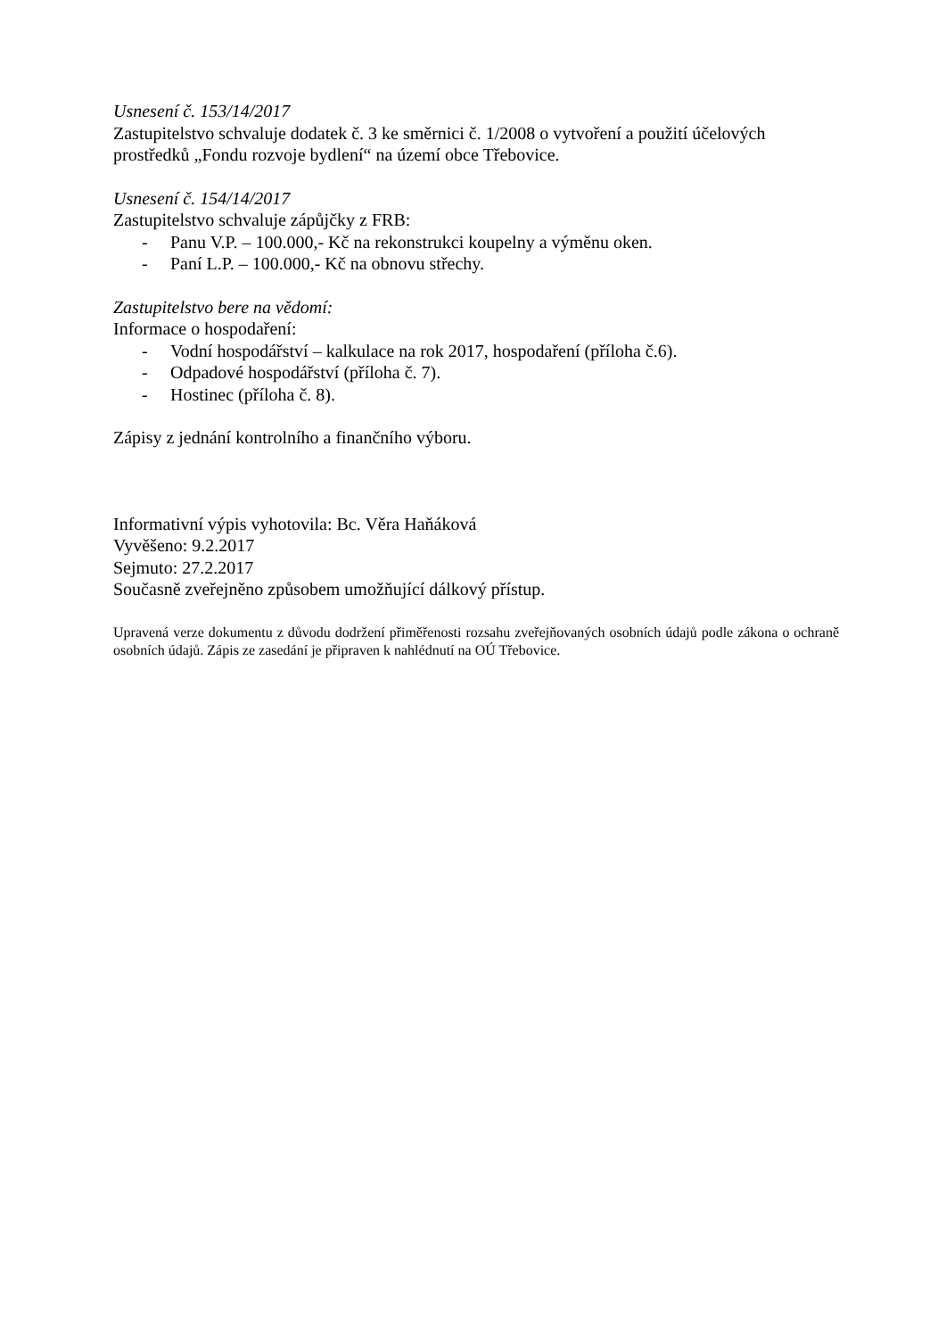Usnesení č. 153/14/2017
Zastupitelstvo schvaluje dodatek č. 3 ke směrnici č. 1/2008 o vytvoření a použití účelových prostředků „Fondu rozvoje bydlení“ na území obce Třebovice.
Usnesení č. 154/14/2017
Zastupitelstvo schvaluje zápůjčky z FRB:
- Panu V.P. – 100.000,- Kč na rekonstrukci koupelny a výměnu oken.
- Paní L.P. – 100.000,- Kč na obnovu střechy.
Zastupitelstvo bere na vědomí:
Informace o hospodaření:
- Vodní hospodářství – kalkulace na rok 2017, hospodaření (příloha č.6).
- Odpadové hospodářství (příloha č. 7).
- Hostinec (příloha č. 8).
Zápisy z jednání kontrolního a finančního výboru.
Informativní výpis vyhotovila: Bc. Věra Haňáková
Vyvěšeno: 9.2.2017
Sejmuto: 27.2.2017
Současně zveřejněno způsobem umožňující dálkový přístup.
Upravená verze dokumentu z důvodu dodržení přiměřenosti rozsahu zveřejňovaných osobních údajů podle zákona o ochraně osobních údajů. Zápis ze zasedání je připraven k nahlédnutí na OÚ Třebovice.